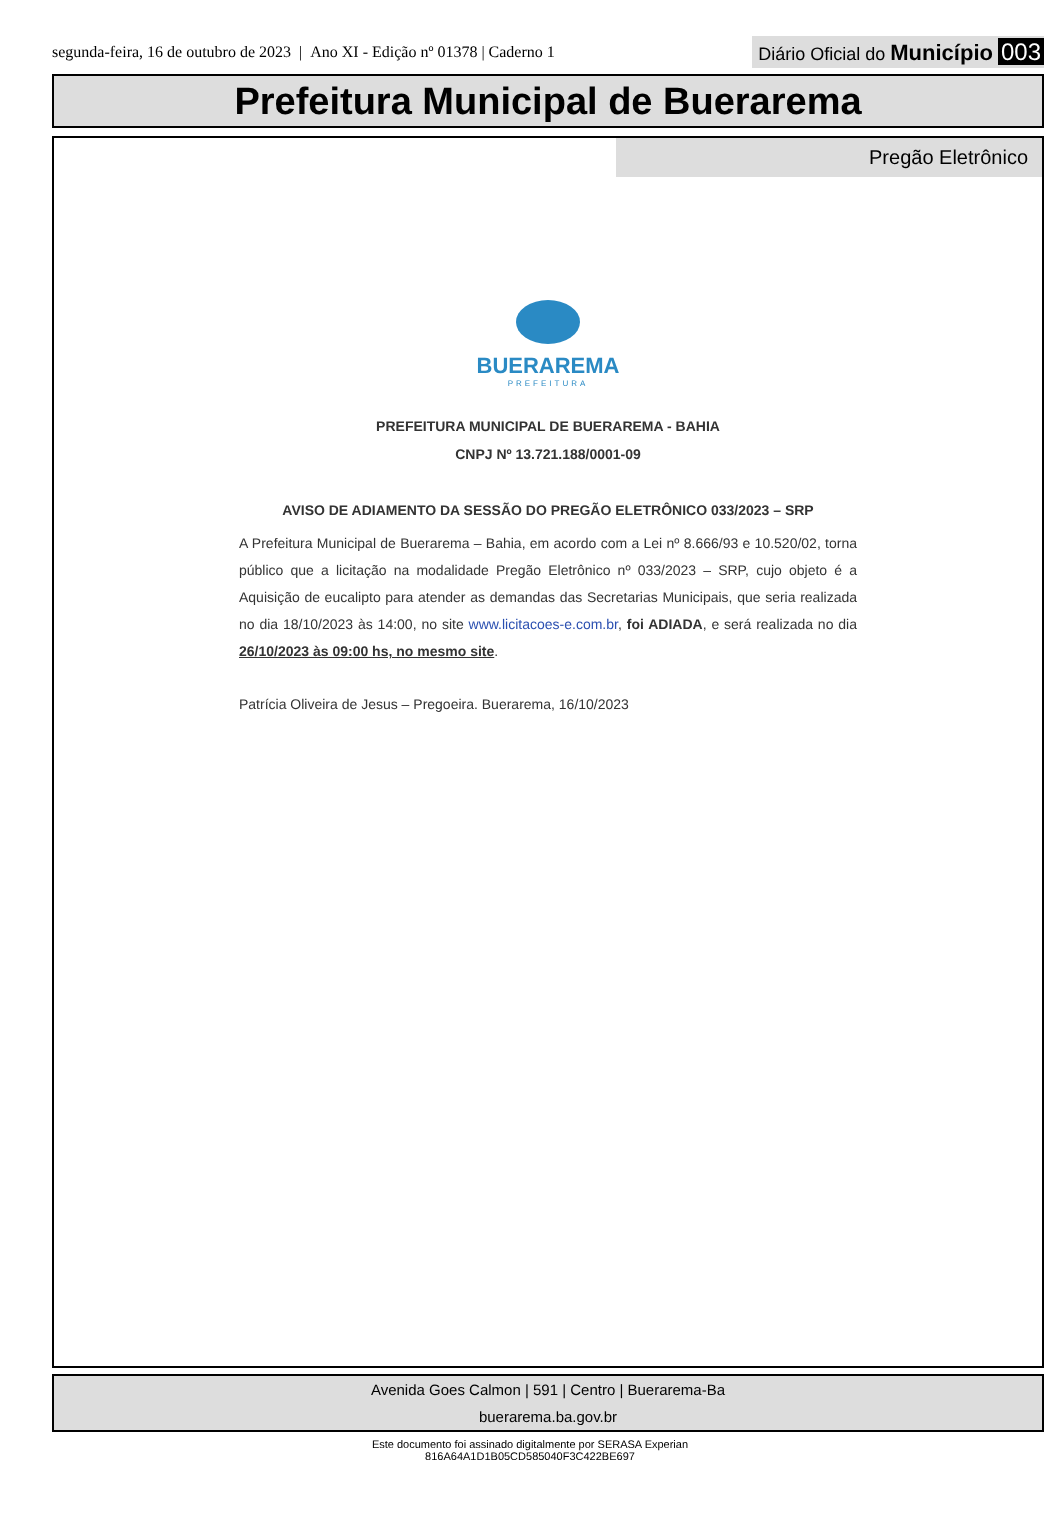segunda-feira, 16 de outubro de 2023 | Ano XI - Edição nº 01378 | Caderno 1 Diário Oficial do Município 003
Prefeitura Municipal de Buerarema
Pregão Eletrônico
BUERAREMA
PREFEITURA
PREFEITURA MUNICIPAL DE BUERAREMA - BAHIA
CNPJ Nº 13.721.188/0001-09
AVISO DE ADIAMENTO DA SESSÃO DO PREGÃO ELETRÔNICO 033/2023 – SRP
A Prefeitura Municipal de Buerarema – Bahia, em acordo com a Lei nº 8.666/93 e 10.520/02, torna público que a licitação na modalidade Pregão Eletrônico nº 033/2023 – SRP, cujo objeto é a Aquisição de eucalipto para atender as demandas das Secretarias Municipais, que seria realizada no dia 18/10/2023 às 14:00, no site www.licitacoes-e.com.br, foi ADIADA, e será realizada no dia 26/10/2023 às 09:00 hs, no mesmo site.
Patrícia Oliveira de Jesus – Pregoeira. Buerarema, 16/10/2023
Avenida Goes Calmon | 591 | Centro | Buerarema-Ba
buerarema.ba.gov.br
Este documento foi assinado digitalmente por SERASA Experian
816A64A1D1B05CD585040F3C422BE697